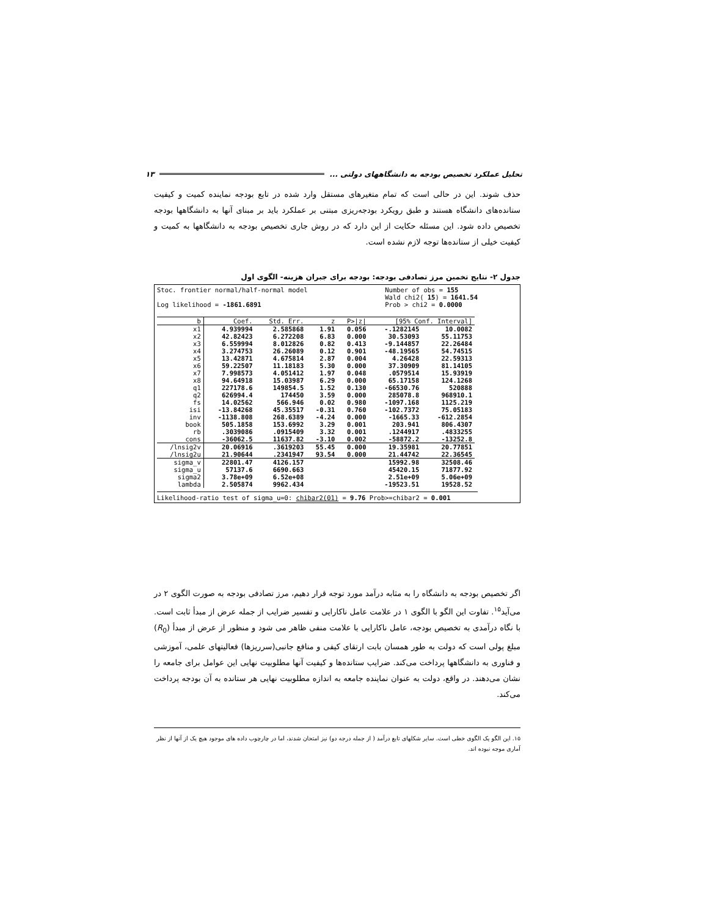تحلیل عملکرد تخصیص بودجه به دانشگاههای دولتی ... ۱۳
حذف شوند. این در حالی است که تمام متغیرهای مستقل وارد شده در تابع بودجه نماینده کمیت و کیفیت ستانده‌های دانشگاه هستند و طبق رویکرد بودجه‌ریزی مبتنی بر عملکرد باید بر مبنای آنها به دانشگاهها بودجه تخصیص داده شود. این مسئله حکایت از این دارد که در روش جاری تخصیص بودجه به دانشگاهها به کمیت و کیفیت خیلی از ستانده‌ها توجه لازم نشده است.
جدول ۲- نتایج تخمین مرز تصادفی بودجه: بودجه برای جبران هزینه- الگوی اول
Stoc. frontier normal/half-normal model
Log likelihood = -1861.6891 Number of obs = 155
Wald chi2( 15) = 1641.54
Prob > chi2 = 0.0000
| b | Coef. | Std. Err. | z | P>/z/ | [95% Conf. Interval] | |
| --- | --- | --- | --- | --- | --- | --- |
| x1 | 4.939994 | 2.585868 | 1.91 | 0.056 | -.1282145 | 10.0082 |
| x2 | 42.82423 | 6.272208 | 6.83 | 0.000 | 30.53093 | 55.11753 |
| x3 | 6.559994 | 8.012826 | 0.82 | 0.413 | -9.144857 | 22.26484 |
| x4 | 3.274753 | 26.26089 | 0.12 | 0.901 | -48.19565 | 54.74515 |
| x5 | 13.42871 | 4.675814 | 2.87 | 0.004 | 4.26428 | 22.59313 |
| x6 | 59.22507 | 11.18183 | 5.30 | 0.000 | 37.30909 | 81.14105 |
| x7 | 7.998573 | 4.051412 | 1.97 | 0.048 | .0579514 | 15.93919 |
| x8 | 94.64918 | 15.03987 | 6.29 | 0.000 | 65.17158 | 124.1268 |
| q1 | 227178.6 | 149854.5 | 1.52 | 0.130 | -66530.76 | 520888 |
| q2 | 626994.4 | 174450 | 3.59 | 0.000 | 285078.8 | 968910.1 |
| fs | 14.02562 | 566.946 | 0.02 | 0.980 | -1097.168 | 1125.219 |
| isi | -13.84268 | 45.35517 | -0.31 | 0.760 | -102.7372 | 75.05183 |
| inv | -1138.808 | 268.6389 | -4.24 | 0.000 | -1665.33 | -612.2854 |
| book | 505.1858 | 153.6992 | 3.29 | 0.001 | 203.941 | 806.4307 |
| rb | .3039086 | .0915409 | 3.32 | 0.001 | .1244917 | .4833255 |
| _cons | -36062.5 | 11637.82 | -3.10 | 0.002 | -58872.2 | -13252.8 |
| /lnsig2v | 20.06916 | .3619203 | 55.45 | 0.000 | 19.35981 | 20.77851 |
| /lnsig2u | 21.90644 | .2341947 | 93.54 | 0.000 | 21.44742 | 22.36545 |
| sigma_v | 22801.47 | 4126.157 | | | 15992.98 | 32508.46 |
| sigma_u | 57137.6 | 6690.663 | | | 45420.15 | 71877.92 |
| sigma2 | 3.78e+09 | 6.52e+08 | | | 2.51e+09 | 5.06e+09 |
| lambda | 2.505874 | 9962.434 | | | -19523.51 | 19528.52 |
Likelihood-ratio test of sigma_u=0: chibar2(01) = 9.76 Prob>=chibar2 = 0.001
اگر تخصیص بودجه به دانشگاه را به مثابه درآمد مورد توجه قرار دهیم، مرز تصادفی بودجه به صورت الگوی ۲ در می‌آید<sup>۱۵</sup>. تفاوت این الگو با الگوی ۱ در علامت عامل ناکارایی و تفسیر ضرایب از جمله عرض از مبدأ ثابت است. با نگاه درآمدی به تخصیص بودجه، عامل ناکارایی با علامت منفی ظاهر می شود و منظور از عرض از مبدأ (R<sub>0</sub>) مبلغ پولی است که دولت به طور همسان بابت ارتقای کیفی و منافع جانبی(سرریزها) فعالیتهای علمی، آموزشی و فناوری به دانشگاهها پرداخت می‌کند. ضرایب ستانده‌ها و کیفیت آنها مطلوبیت نهایی این عوامل برای جامعه را نشان می‌دهند. در واقع، دولت به عنوان نماینده جامعه به اندازه مطلوبیت نهایی هر ستانده به آن بودجه پرداخت می‌کند.
۱۵. این الگو یک الگوی خطی است. سایر شکلهای تابع درآمد ( از جمله درجه دو) نیز امتحان شدند، اما در چارچوب داده های موجود هیچ یک از آنها از نظر آماری موجه نبوده اند.